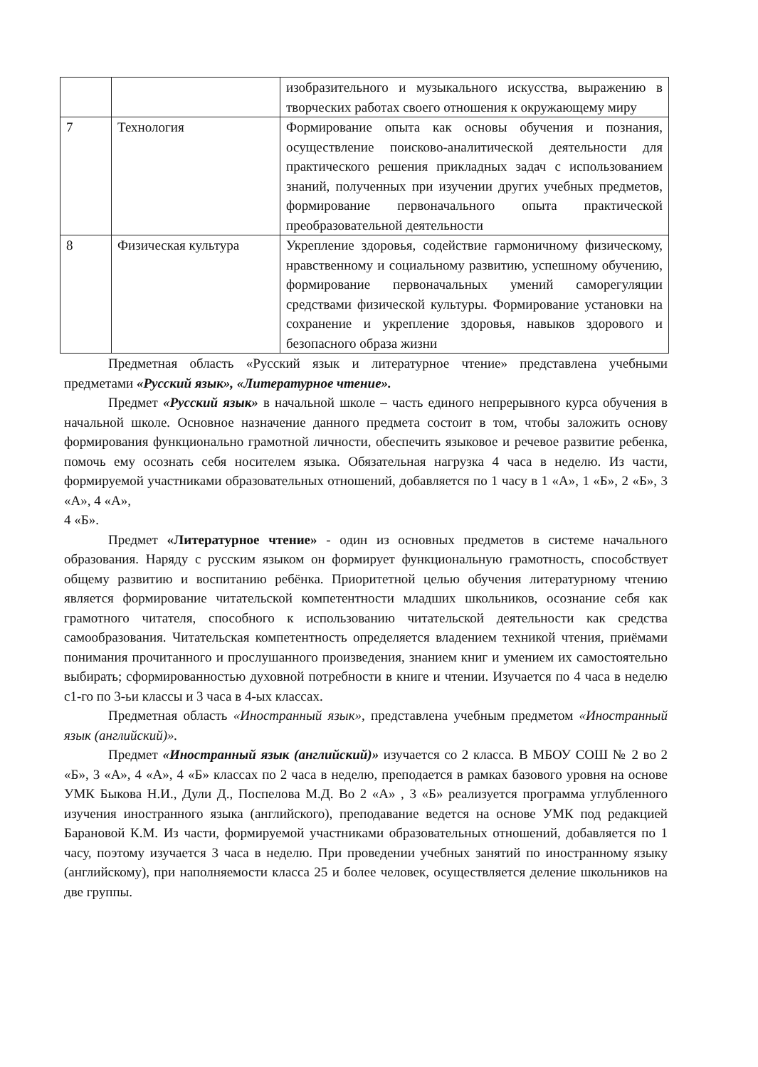| | | изобразительного и музыкального искусства, выражению в творческих работах своего отношения к окружающему миру |
| 7 | Технология | Формирование опыта как основы обучения и познания, осуществление поисково-аналитической деятельности для практического решения прикладных задач с использованием знаний, полученных при изучении других учебных предметов, формирование первоначального опыта практической преобразовательной деятельности |
| 8 | Физическая культура | Укрепление здоровья, содействие гармоничному физическому, нравственному и социальному развитию, успешному обучению, формирование первоначальных умений саморегуляции средствами физической культуры. Формирование установки на сохранение и укрепление здоровья, навыков здорового и безопасного образа жизни |
Предметная область «Русский язык и литературное чтение» представлена учебными предметами «Русский язык», «Литературное чтение».
Предмет «Русский язык» в начальной школе – часть единого непрерывного курса обучения в начальной школе. Основное назначение данного предмета состоит в том, чтобы заложить основу формирования функционально грамотной личности, обеспечить языковое и речевое развитие ребенка, помочь ему осознать себя носителем языка. Обязательная нагрузка 4 часа в неделю. Из части, формируемой участниками образовательных отношений, добавляется по 1 часу в 1 «А», 1 «Б», 2 «Б», 3 «А», 4 «А»,
4 «Б».
Предмет «Литературное чтение» - один из основных предметов в системе начального образования. Наряду с русским языком он формирует функциональную грамотность, способствует общему развитию и воспитанию ребёнка. Приоритетной целью обучения литературному чтению является формирование читательской компетентности младших школьников, осознание себя как грамотного читателя, способного к использованию читательской деятельности как средства самообразования. Читательская компетентность определяется владением техникой чтения, приёмами понимания прочитанного и прослушанного произведения, знанием книг и умением их самостоятельно выбирать; сформированностью духовной потребности в книге и чтении. Изучается по 4 часа в неделю с1-го по 3-ьи классы и 3 часа в 4-ых классах.
Предметная область «Иностранный язык», представлена учебным предметом «Иностранный язык (английский)».
Предмет «Иностранный язык (английский)» изучается со 2 класса. В МБОУ СОШ № 2 во 2 «Б», 3 «А», 4 «А», 4 «Б» классах по 2 часа в неделю, преподается в рамках базового уровня на основе УМК Быкова Н.И., Дули Д., Поспелова М.Д. Во 2 «А» , 3 «Б» реализуется программа углубленного изучения иностранного языка (английского), преподавание ведется на основе УМК под редакцией Барановой К.М. Из части, формируемой участниками образовательных отношений, добавляется по 1 часу, поэтому изучается 3 часа в неделю. При проведении учебных занятий по иностранному языку (английскому), при наполняемости класса 25 и более человек, осуществляется деление школьников на две группы.